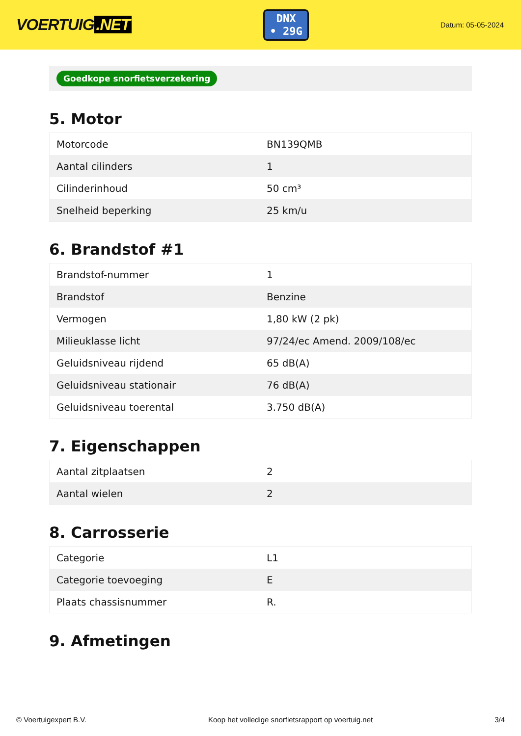VOERTUIG.NET
DNX
• 29G
Datum: 05-05-2024
Goedkope snorfietsverzekering
5. Motor
| Motorcode | BN139QMB |
| Aantal cilinders | 1 |
| Cilinderinhoud | 50 cm³ |
| Snelheid beperking | 25 km/u |
6. Brandstof #1
| Brandstof-nummer | 1 |
| Brandstof | Benzine |
| Vermogen | 1,80 kW (2 pk) |
| Milieuklasse licht | 97/24/ec Amend. 2009/108/ec |
| Geluidsniveau rijdend | 65 dB(A) |
| Geluidsniveau stationair | 76 dB(A) |
| Geluidsniveau toerental | 3.750 dB(A) |
7. Eigenschappen
| Aantal zitplaatsen | 2 |
| Aantal wielen | 2 |
8. Carrosserie
| Categorie | L1 |
| Categorie toevoeging | E |
| Plaats chassisnummer | R. |
9. Afmetingen
© Voertuigexpert B.V. Koop het volledige snorfietsrapport op voertuig.net 3/4